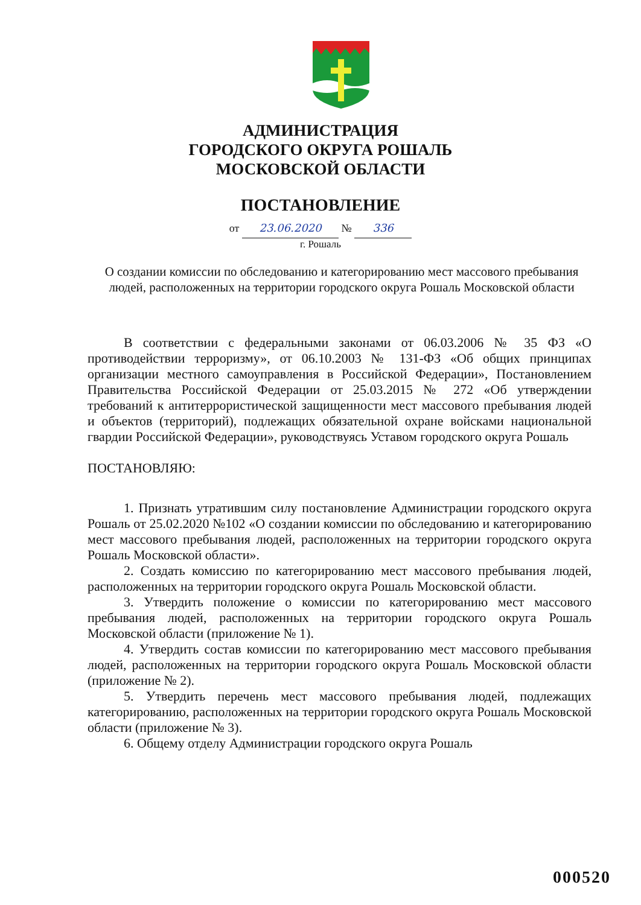АДМИНИСТРАЦИЯ
ГОРОДСКОГО ОКРУГА РОШАЛЬ
МОСКОВСКОЙ ОБЛАСТИ
ПОСТАНОВЛЕНИЕ
от 23.06.2020 № 336
г. Рошаль
О создании комиссии по обследованию и категорированию мест массового пребывания людей, расположенных на территории городского округа Рошаль Московской области
В соответствии с федеральными законами от 06.03.2006 № 35 ФЗ «О противодействии терроризму», от 06.10.2003 № 131-ФЗ «Об общих принципах организации местного самоуправления в Российской Федерации», Постановлением Правительства Российской Федерации от 25.03.2015 № 272 «Об утверждении требований к антитеррористической защищенности мест массового пребывания людей и объектов (территорий), подлежащих обязательной охране войсками национальной гвардии Российской Федерации», руководствуясь Уставом городского округа Рошаль
ПОСТАНОВЛЯЮ:
1. Признать утратившим силу постановление Администрации городского округа Рошаль от 25.02.2020 №102 «О создании комиссии по обследованию и категорированию мест массового пребывания людей, расположенных на территории городского округа Рошаль Московской области».
2. Создать комиссию по категорированию мест массового пребывания людей, расположенных на территории городского округа Рошаль Московской области.
3. Утвердить положение о комиссии по категорированию мест массового пребывания людей, расположенных на территории городского округа Рошаль Московской области (приложение № 1).
4. Утвердить состав комиссии по категорированию мест массового пребывания людей, расположенных на территории городского округа Рошаль Московской области (приложение № 2).
5. Утвердить перечень мест массового пребывания людей, подлежащих категорированию, расположенных на территории городского округа Рошаль Московской области (приложение № 3).
6. Общему отделу Администрации городского округа Рошаль
000520